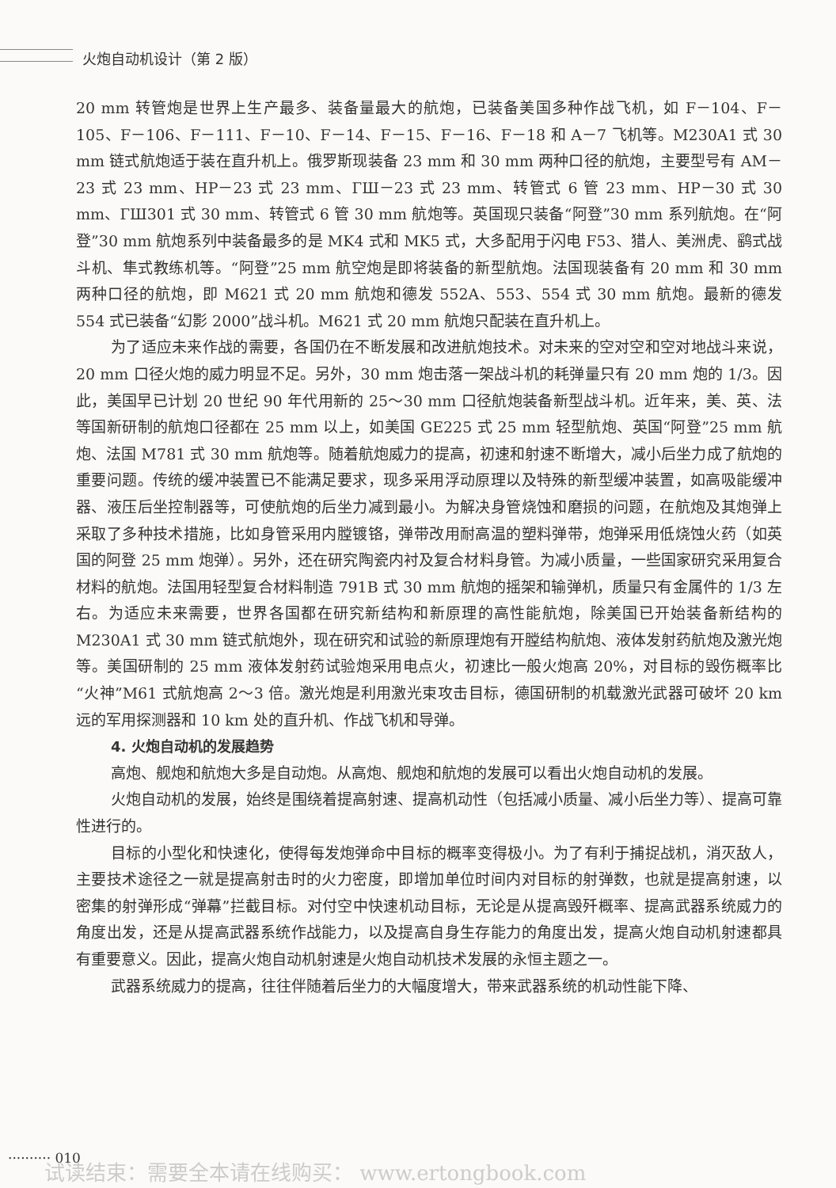火炮自动机设计（第 2 版）
20 mm 转管炮是世界上生产最多、装备量最大的航炮，已装备美国多种作战飞机，如 F－104、F－105、F－106、F－111、F－10、F－14、F－15、F－16、F－18 和 A－7 飞机等。M230A1 式 30 mm 链式航炮适于装在直升机上。俄罗斯现装备 23 mm 和 30 mm 两种口径的航炮，主要型号有 AM－23 式 23 mm、HP－23 式 23 mm、ГШ－23 式 23 mm、转管式 6 管 23 mm、HP－30 式 30 mm、ГШ301 式 30 mm、转管式 6 管 30 mm 航炮等。英国现只装备“阿登”30 mm 系列航炮。在“阿登”30 mm 航炮系列中装备最多的是 MK4 式和 MK5 式，大多配用于闪电 F53、猎人、美洲虎、鹞式战斗机、隼式教练机等。“阿登”25 mm 航空炮是即将装备的新型航炮。法国现装备有 20 mm 和 30 mm 两种口径的航炮，即 M621 式 20 mm 航炮和德发 552A、553、554 式 30 mm 航炮。最新的德发 554 式已装备“幻影 2000”战斗机。M621 式 20 mm 航炮只配装在直升机上。
为了适应未来作战的需要，各国仍在不断发展和改进航炮技术。对未来的空对空和空对地战斗来说，20 mm 口径火炮的威力明显不足。另外，30 mm 炮击落一架战斗机的耗弹量只有 20 mm 炮的 1/3。因此，美国早已计划 20 世纪 90 年代用新的 25～30 mm 口径航炮装备新型战斗机。近年来，美、英、法等国新研制的航炮口径都在 25 mm 以上，如美国 GE225 式 25 mm 轻型航炮、英国“阿登”25 mm 航炮、法国 M781 式 30 mm 航炮等。随着航炮威力的提高，初速和射速不断增大，减小后坐力成了航炮的重要问题。传统的缓冲装置已不能满足要求，现多采用浮动原理以及特殊的新型缓冲装置，如高吸能缓冲器、液压后坐控制器等，可使航炮的后坐力减到最小。为解决身管烧蚀和磨损的问题，在航炮及其炮弹上采取了多种技术措施，比如身管采用内膛镀铬，弹带改用耐高温的塑料弹带，炮弹采用低烧蚀火药（如英国的阿登 25 mm 炮弹）。另外，还在研究陶瓷内衬及复合材料身管。为减小质量，一些国家研究采用复合材料的航炮。法国用轻型复合材料制造 791B 式 30 mm 航炮的摇架和输弹机，质量只有金属件的 1/3 左右。为适应未来需要，世界各国都在研究新结构和新原理的高性能航炮，除美国已开始装备新结构的 M230A1 式 30 mm 链式航炮外，现在研究和试验的新原理炮有开膛结构航炮、液体发射药航炮及激光炮等。美国研制的 25 mm 液体发射药试验炮采用电点火，初速比一般火炮高 20%，对目标的毁伤概率比“火神”M61 式航炮高 2～3 倍。激光炮是利用激光束攻击目标，德国研制的机载激光武器可破坏 20 km 远的军用探测器和 10 km 处的直升机、作战飞机和导弹。
4. 火炮自动机的发展趋势
高炮、舰炮和航炮大多是自动炮。从高炮、舰炮和航炮的发展可以看出火炮自动机的发展。
火炮自动机的发展，始终是围绕着提高射速、提高机动性（包括减小质量、减小后坐力等）、提高可靠性进行的。
目标的小型化和快速化，使得每发炮弹命中目标的概率变得极小。为了有利于捕捉战机，消灭敌人，主要技术途径之一就是提高射击时的火力密度，即增加单位时间内对目标的射弹数，也就是提高射速，以密集的射弹形成“弹幕”拦截目标。对付空中快速机动目标，无论是从提高毁歼概率、提高武器系统威力的角度出发，还是从提高武器系统作战能力，以及提高自身生存能力的角度出发，提高火炮自动机射速都具有重要意义。因此，提高火炮自动机射速是火炮自动机技术发展的永恒主题之一。
武器系统威力的提高，往往伴随着后坐力的大幅度增大，带来武器系统的机动性能下降、
·········· 010
试读结束：需要全本请在线购买： www.ertongbook.com